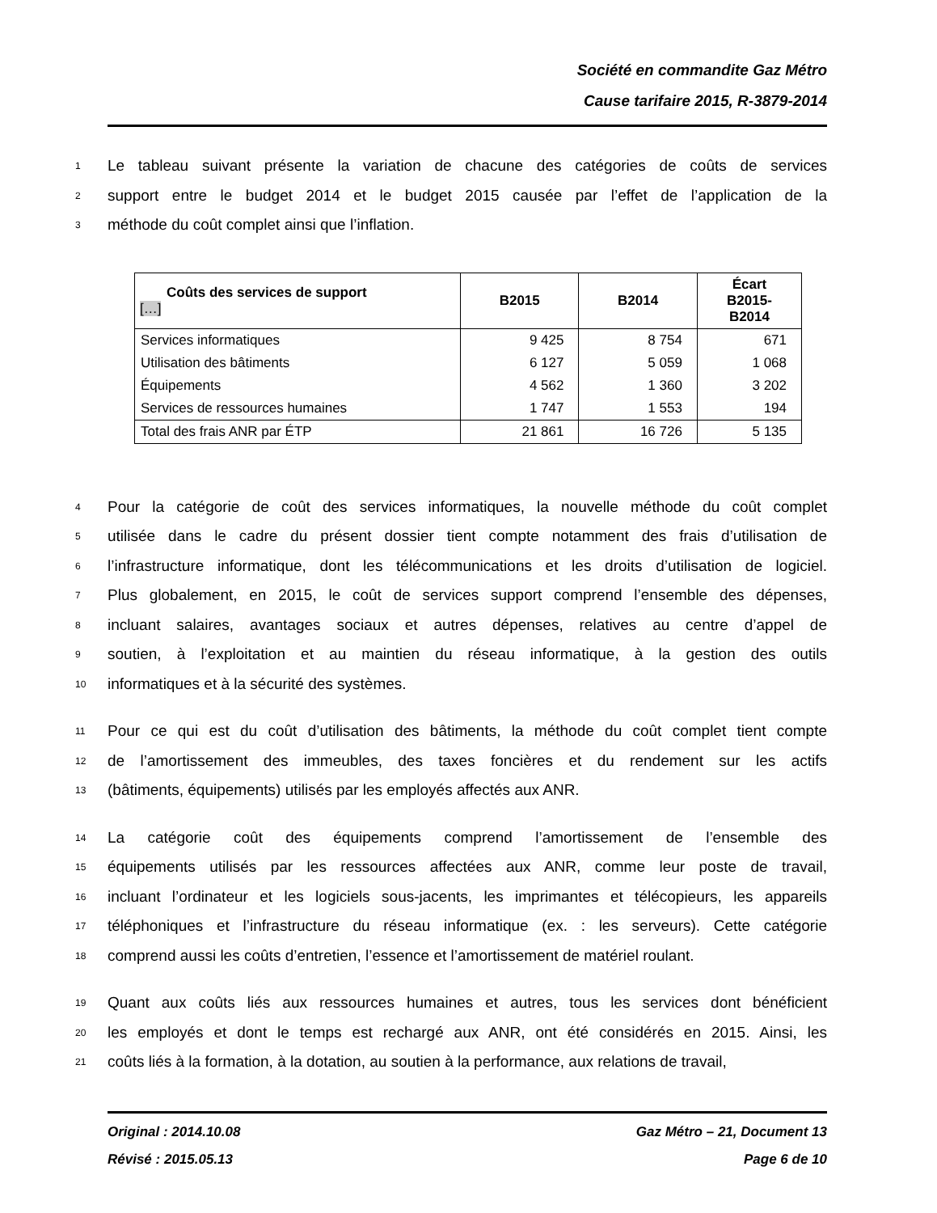Société en commandite Gaz Métro
Cause tarifaire 2015, R-3879-2014
1 Le tableau suivant présente la variation de chacune des catégories de coûts de services
2 support entre le budget 2014 et le budget 2015 causée par l’effet de l’application de la
3 méthode du coût complet ainsi que l’inflation.
| Coûts des services de support […] | B2015 | B2014 | Écart B2015- B2014 |
| --- | --- | --- | --- |
| Services informatiques | 9 425 | 8 754 | 671 |
| Utilisation des bâtiments | 6 127 | 5 059 | 1 068 |
| Équipements | 4 562 | 1 360 | 3 202 |
| Services de ressources humaines | 1 747 | 1 553 | 194 |
| Total des frais ANR par ÉTP | 21 861 | 16 726 | 5 135 |
4 Pour la catégorie de coût des services informatiques, la nouvelle méthode du coût complet
5 utilisée dans le cadre du présent dossier tient compte notamment des frais d’utilisation de
6 l’infrastructure informatique, dont les télécommunications et les droits d’utilisation de logiciel.
7 Plus globalement, en 2015, le coût de services support comprend l’ensemble des dépenses,
8 incluant salaires, avantages sociaux et autres dépenses, relatives au centre d’appel de
9 soutien, à l’exploitation et au maintien du réseau informatique, à la gestion des outils
10 informatiques et à la sécurité des systèmes.
11 Pour ce qui est du coût d’utilisation des bâtiments, la méthode du coût complet tient compte
12 de l’amortissement des immeubles, des taxes foncières et du rendement sur les actifs
13 (bâtiments, équipements) utilisés par les employés affectés aux ANR.
14 La catégorie coût des équipements comprend l’amortissement de l’ensemble des
15 équipements utilisés par les ressources affectées aux ANR, comme leur poste de travail,
16 incluant l’ordinateur et les logiciels sous-jacents, les imprimantes et télécopieurs, les appareils
17 téléphoniques et l’infrastructure du réseau informatique (ex. : les serveurs). Cette catégorie
18 comprend aussi les coûts d’entretien, l’essence et l’amortissement de matériel roulant.
19 Quant aux coûts liés aux ressources humaines et autres, tous les services dont bénéficient
20 les employés et dont le temps est rechargé aux ANR, ont été considérés en 2015. Ainsi, les
21 coûts liés à la formation, à la dotation, au soutien à la performance, aux relations de travail,
Original : 2014.10.08 Gaz Métro – 21, Document 13
Révisé : 2015.05.13 Page 6 de 10